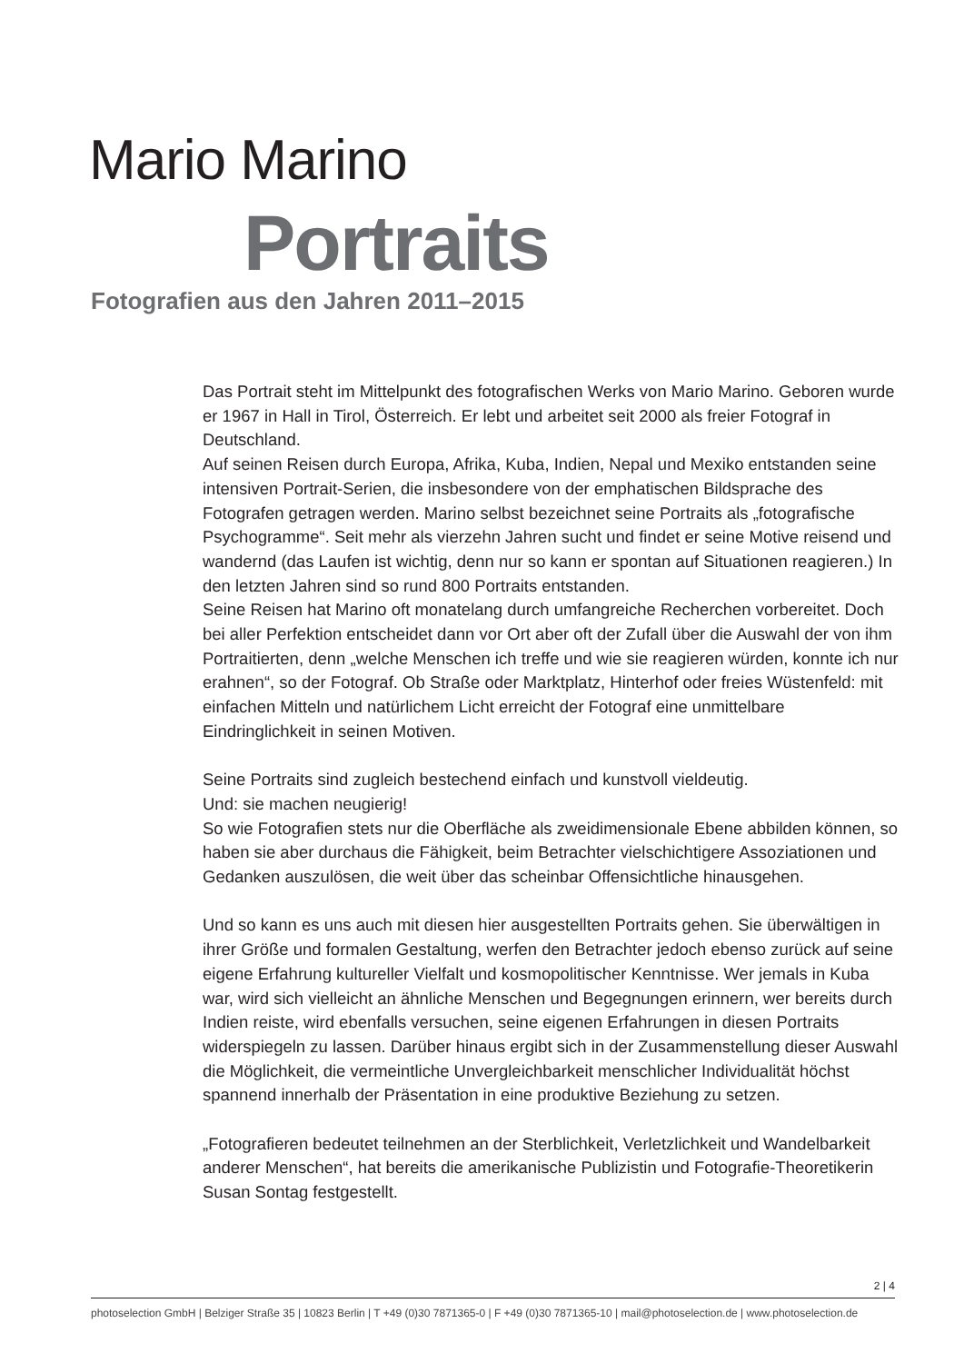Mario Marino
Portraits
Fotografien aus den Jahren 2011–2015
Das Portrait steht im Mittelpunkt des fotografischen Werks von Mario Marino. Geboren wurde er 1967 in Hall in Tirol, Österreich. Er lebt und arbeitet seit 2000 als freier Fotograf in Deutschland.
Auf seinen Reisen durch Europa, Afrika, Kuba, Indien, Nepal und Mexiko entstanden seine intensiven Portrait-Serien, die insbesondere von der emphatischen Bildsprache des Fotografen getragen werden. Marino selbst bezeichnet seine Portraits als „fotografische Psychogramme“. Seit mehr als vierzehn Jahren sucht und findet er seine Motive reisend und wandernd (das Laufen ist wichtig, denn nur so kann er spontan auf Situationen reagieren.) In den letzten Jahren sind so rund 800 Portraits entstanden.
Seine Reisen hat Marino oft monatelang durch umfangreiche Recherchen vorbereitet. Doch bei aller Perfektion entscheidet dann vor Ort aber oft der Zufall über die Auswahl der von ihm Portraitierten, denn „welche Menschen ich treffe und wie sie reagieren würden, konnte ich nur erahnen“, so der Fotograf. Ob Straße oder Marktplatz, Hinterhof oder freies Wüstenfeld: mit einfachen Mitteln und natürlichem Licht erreicht der Fotograf eine unmittelbare Eindringlichkeit in seinen Motiven.
Seine Portraits sind zugleich bestechend einfach und kunstvoll vieldeutig.
Und: sie machen neugierig!
So wie Fotografien stets nur die Oberfläche als zweidimensionale Ebene abbilden können, so haben sie aber durchaus die Fähigkeit, beim Betrachter vielschichtigere Assoziationen und Gedanken auszulösen, die weit über das scheinbar Offensichtliche hinausgehen.
Und so kann es uns auch mit diesen hier ausgestellten Portraits gehen. Sie überwältigen in ihrer Größe und formalen Gestaltung, werfen den Betrachter jedoch ebenso zurück auf seine eigene Erfahrung kultureller Vielfalt und kosmopolitischer Kenntnisse. Wer jemals in Kuba war, wird sich vielleicht an ähnliche Menschen und Begegnungen erinnern, wer bereits durch Indien reiste, wird ebenfalls versuchen, seine eigenen Erfahrungen in diesen Portraits widerspiegeln zu lassen. Darüber hinaus ergibt sich in der Zusammen­stellung dieser Auswahl die Möglichkeit, die vermeintliche Unvergleichbarkeit menschli­cher Individualität höchst spannend innerhalb der Präsentation in eine produktive Beziehung zu setzen.
„Fotografieren bedeutet teilnehmen an der Sterblichkeit, Verletzlichkeit und Wandelbar­keit anderer Menschen“, hat bereits die amerikanische Publizistin und Fotografie-Theo­retikerin Susan Sontag festgestellt.
2 | 4
photoselection GmbH | Belziger Straße 35 | 10823 Berlin | T +49 (0)30 7871365-0 | F +49 (0)30 7871365-10 | mail@photoselection.de | www.photoselection.de